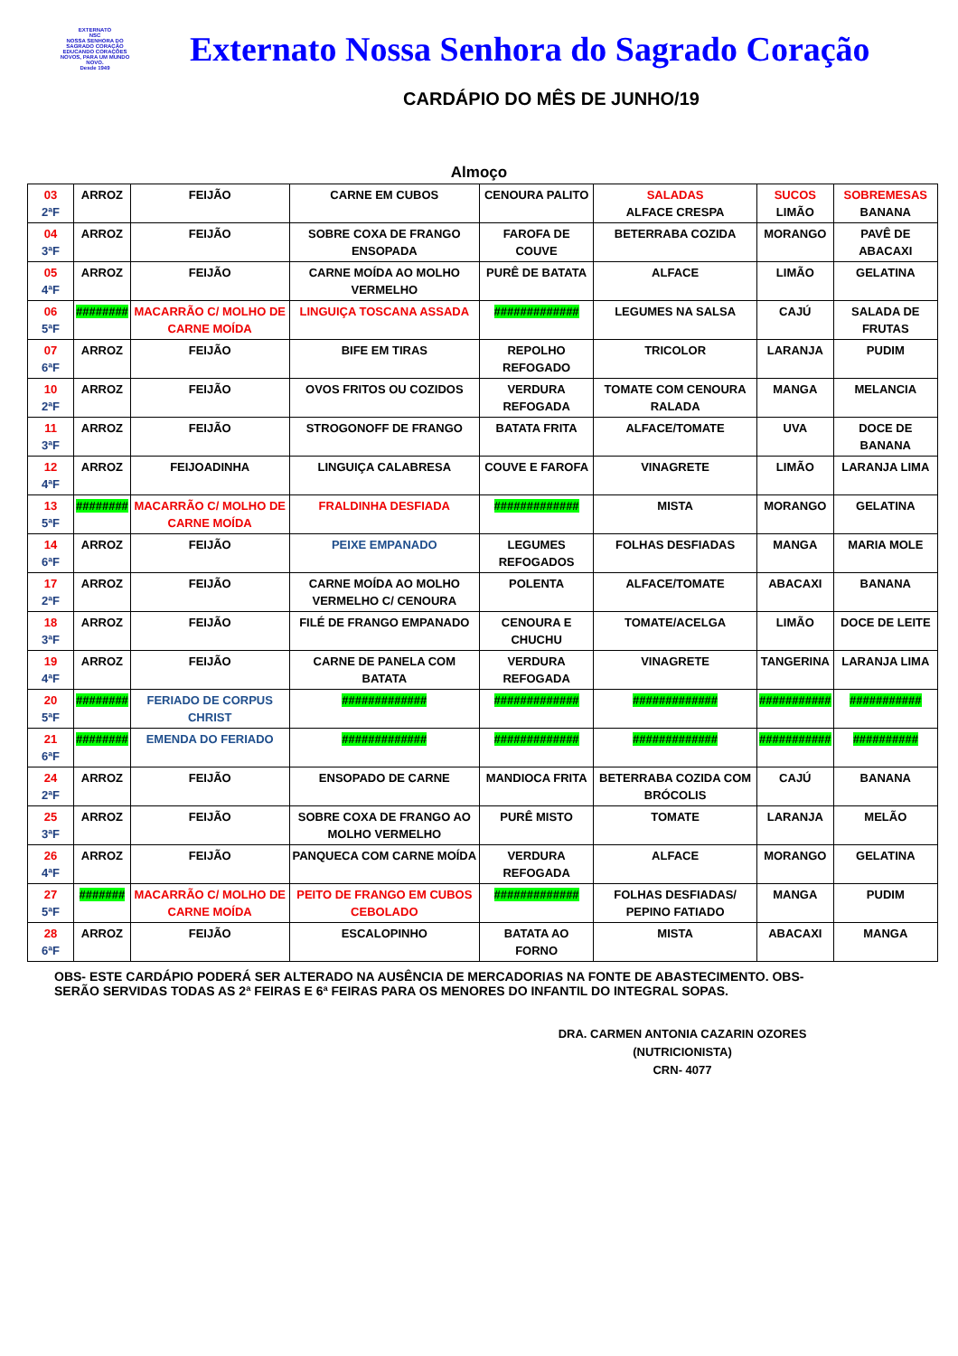EXTERNATO
NSC
NOSSA SENHORA DO SAGRADO CORAÇÃO
EDUCANDO CORAÇÕES NOVOS, PARA UM MUNDO NOVO.
Desde 1949
Externato Nossa Senhora do Sagrado Coração
CARDÁPIO DO MÊS DE JUNHO/19
Almoço
| 03 2ªF | ARROZ | FEIJÃO | CARNE EM CUBOS | CENOURA PALITO | SALADAS ALFACE CRESPA | SUCOS LIMÃO | SOBREMESAS BANANA |
| 04 3ªF | ARROZ | FEIJÃO | SOBRE COXA DE FRANGO ENSOPADA | FAROFA DE COUVE | BETERRABA COZIDA | MORANGO | PAVÊ DE ABACAXI |
| 05 4ªF | ARROZ | FEIJÃO | CARNE MOÍDA AO MOLHO VERMELHO | PURÊ DE BATATA | ALFACE | LIMÃO | GELATINA |
| 06 5ªF | ######## | MACARRÃO C/ MOLHO DE CARNE MOÍDA | LINGUIÇA TOSCANA ASSADA | ############# | LEGUMES NA SALSA | CAJÚ | SALADA DE FRUTAS |
| 07 6ªF | ARROZ | FEIJÃO | BIFE EM TIRAS | REPOLHO REFOGADO | TRICOLOR | LARANJA | PUDIM |
| 10 2ªF | ARROZ | FEIJÃO | OVOS FRITOS OU COZIDOS | VERDURA REFOGADA | TOMATE COM CENOURA RALADA | MANGA | MELANCIA |
| 11 3ªF | ARROZ | FEIJÃO | STROGONOFF DE FRANGO | BATATA FRITA | ALFACE/TOMATE | UVA | DOCE DE BANANA |
| 12 4ªF | ARROZ | FEIJOADINHA | LINGUIÇA CALABRESA | COUVE E FAROFA | VINAGRETE | LIMÃO | LARANJA LIMA |
| 13 5ªF | ######## | MACARRÃO C/ MOLHO DE CARNE MOÍDA | FRALDINHA DESFIADA | ############# | MISTA | MORANGO | GELATINA |
| 14 6ªF | ARROZ | FEIJÃO | PEIXE EMPANADO | LEGUMES REFOGADOS | FOLHAS DESFIADAS | MANGA | MARIA MOLE |
| 17 2ªF | ARROZ | FEIJÃO | CARNE MOÍDA AO MOLHO VERMELHO C/ CENOURA | POLENTA | ALFACE/TOMATE | ABACAXI | BANANA |
| 18 3ªF | ARROZ | FEIJÃO | FILÉ DE FRANGO EMPANADO | CENOURA E CHUCHU | TOMATE/ACELGA | LIMÃO | DOCE DE LEITE |
| 19 4ªF | ARROZ | FEIJÃO | CARNE DE PANELA COM BATATA | VERDURA REFOGADA | VINAGRETE | TANGERINA | LARANJA LIMA |
| 20 5ªF | ######## | FERIADO DE CORPUS CHRIST | ############# | ############# | ############# | ########### | ########### |
| 21 6ªF | ######## | EMENDA DO FERIADO | ############# | ############# | ############# | ########### | ########## |
| 24 2ªF | ARROZ | FEIJÃO | ENSOPADO DE CARNE | MANDIOCA FRITA | BETERRABA COZIDA COM BRÓCOLIS | CAJÚ | BANANA |
| 25 3ªF | ARROZ | FEIJÃO | SOBRE COXA DE FRANGO AO MOLHO VERMELHO | PURÊ MISTO | TOMATE | LARANJA | MELÃO |
| 26 4ªF | ARROZ | FEIJÃO | PANQUECA COM CARNE MOÍDA | VERDURA REFOGADA | ALFACE | MORANGO | GELATINA |
| 27 5ªF | ####### | MACARRÃO C/ MOLHO DE CARNE MOÍDA | PEITO DE FRANGO EM CUBOS CEBOLADO | ############# | FOLHAS DESFIADAS/ PEPINO FATIADO | MANGA | PUDIM |
| 28 6ªF | ARROZ | FEIJÃO | ESCALOPINHO | BATATA AO FORNO | MISTA | ABACAXI | MANGA |
OBS- ESTE CARDÁPIO PODERÁ SER ALTERADO NA AUSÊNCIA DE MERCADORIAS NA FONTE DE ABASTECIMENTO. OBS-
SERÃO SERVIDAS TODAS AS 2ª FEIRAS E 6ª FEIRAS PARA OS MENORES DO INFANTIL DO INTEGRAL SOPAS.
DRA. CARMEN ANTONIA CAZARIN OZORES
(NUTRICIONISTA)
CRN- 4077